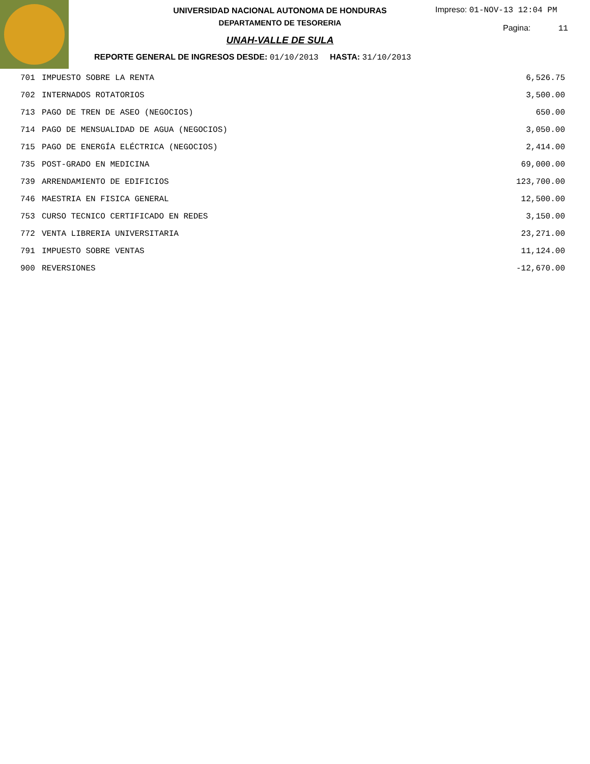UNIVERSIDAD NACIONAL AUTONOMA DE HONDURAS
DEPARTAMENTO DE TESORERIA
UNAH-VALLE DE SULA
REPORTE GENERAL DE INGRESOS DESDE: 01/10/2013 HASTA: 31/10/2013
Impreso: 01-NOV-13 12:04 PM
Pagina: 11
| 701 | IMPUESTO SOBRE LA RENTA | 6,526.75 |
| 702 | INTERNADOS ROTATORIOS | 3,500.00 |
| 713 | PAGO DE TREN DE ASEO (NEGOCIOS) | 650.00 |
| 714 | PAGO DE MENSUALIDAD DE AGUA (NEGOCIOS) | 3,050.00 |
| 715 | PAGO DE ENERGÍA ELÉCTRICA (NEGOCIOS) | 2,414.00 |
| 735 | POST-GRADO EN MEDICINA | 69,000.00 |
| 739 | ARRENDAMIENTO DE EDIFICIOS | 123,700.00 |
| 746 | MAESTRIA EN FISICA GENERAL | 12,500.00 |
| 753 | CURSO TECNICO CERTIFICADO EN REDES | 3,150.00 |
| 772 | VENTA LIBRERIA UNIVERSITARIA | 23,271.00 |
| 791 | IMPUESTO SOBRE VENTAS | 11,124.00 |
| 900 | REVERSIONES | -12,670.00 |